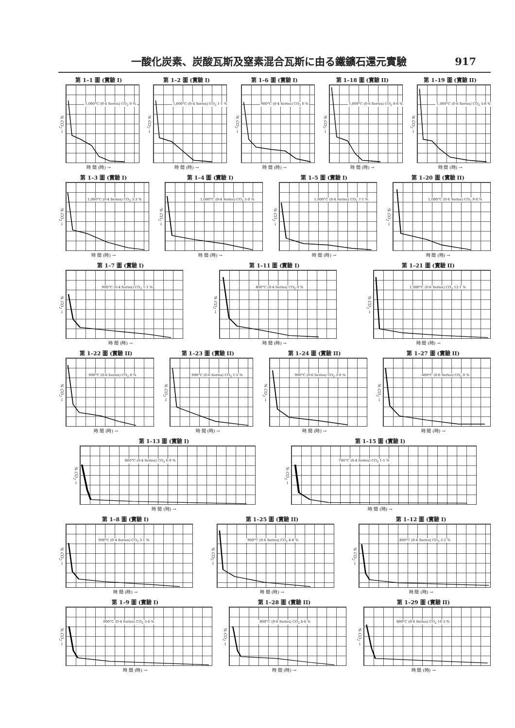一酸化炭素、炭酸瓦斯及窒素混合瓦斯に由る鐵鑛石還元實驗 917
第 1–1 圖 (實驗 I)
% CO<sub>2</sub> →
1,000°C (0·4 Series) CO<sub>2</sub> 0 %
時 間 (時) →
第 1–2 圖 (實驗 I)
% CO<sub>2</sub> →
1,000°C (0·4 Series) CO<sub>2</sub> 1·1 %
時 間 (時) →
第 1–6 圖 (實驗 I)
% CO<sub>2</sub> →
900°C (0·4 Series) CO<sub>2</sub> 0 %
時 間 (時) →
第 1–18 圖 (實驗 II)
% CO<sub>2</sub> →
1,000°C (0·6 Series) CO<sub>2</sub> 0·8 %
時 間 (時) →
第 1–19 圖 (實驗 II)
% CO<sub>2</sub> →
1,000°C (0·6 Series) CO<sub>2</sub> 5·8 %
時 間 (時) →
第 1–3 圖 (實驗 I)
% CO<sub>2</sub> →
1,000°C (0·4 Series) CO<sub>2</sub> 3·3 %
時 間 (時) →
第 1–4 圖 (實驗 I)
% CO<sub>2</sub> →
1,000°C (0·4 Series) CO<sub>2</sub> 5·0 %
時 間 (時) →
第 1–5 圖 (實驗 I)
% CO<sub>2</sub> →
1,000°C (0·4 Series) CO<sub>2</sub> 7·1 %
時 間 (時) →
第 1–20 圖 (實驗 II)
% CO<sub>2</sub> →
1,000°C (0·6 Series) CO<sub>2</sub> 9·0 %
時 間 (時) →
第 1–7 圖 (實驗 I)
% CO<sub>2</sub> →
900°C (0·4 Series) CO<sub>2</sub> 1·1 %
時 間 (時) →
第 1–11 圖 (實驗 I)
% CO<sub>2</sub> →
800°C (0·4 Series) CO<sub>2</sub> 0 %
時 間 (時) →
第 1–21 圖 (實驗 II)
% CO<sub>2</sub> →
1,000°C (0·6 Series) CO<sub>2</sub> 12·1 %
時 間 (時) →
第 1–22 圖 (實驗 II)
% CO<sub>2</sub> →
900°C (0·6 Series) CO<sub>2</sub> 0 %
時 間 (時) →
第 1–23 圖 (實驗 II)
% CO<sub>2</sub> →
900°C (0·6 Series) CO<sub>2</sub> 1·5 %
時 間 (時) →
第 1–24 圖 (實驗 II)
% CO<sub>2</sub> →
900°C (0·6 Series) CO<sub>2</sub> 3·0 %
時 間 (時) →
第 1–27 圖 (實驗 II)
% CO<sub>2</sub> →
800°C (0·6 Series) CO<sub>2</sub> 0 %
時 間 (時) →
第 1–13 圖 (實驗 I)
% CO<sub>2</sub> →
800°C (0·4 Series) CO<sub>2</sub> 6·9 %
時 間 (時) →
第 1–15 圖 (實驗 I)
% CO<sub>2</sub> →
700°C (0·4 Series) CO<sub>2</sub> 1·1 %
時 間 (時) →
第 1–8 圖 (實驗 I)
% CO<sub>2</sub> →
900°C (0·4 Series) CO<sub>2</sub> 3·1 %
時 間 (時) →
第 1–25 圖 (實驗 II)
% CO<sub>2</sub> →
900°C (0·6 Series) CO<sub>2</sub> 4·8 %
時 間 (時) →
第 1–12 圖 (實驗 I)
% CO<sub>2</sub> →
800°C (0·4 Series) CO<sub>2</sub> 3·2 %
時 間 (時) →
第 1–9 圖 (實驗 I)
% CO<sub>2</sub> →
900°C (0·4 Series) CO<sub>2</sub> 5·4 %
時 間 (時) →
第 1–28 圖 (實驗 II)
% CO<sub>2</sub> →
800°C (0·6 Series) CO<sub>2</sub> 4·6 %
時 間 (時) →
第 1–29 圖 (實驗 II)
% CO<sub>2</sub> →
800°C (0·6 Series) CO<sub>2</sub> 10·3 %
時 間 (時) →